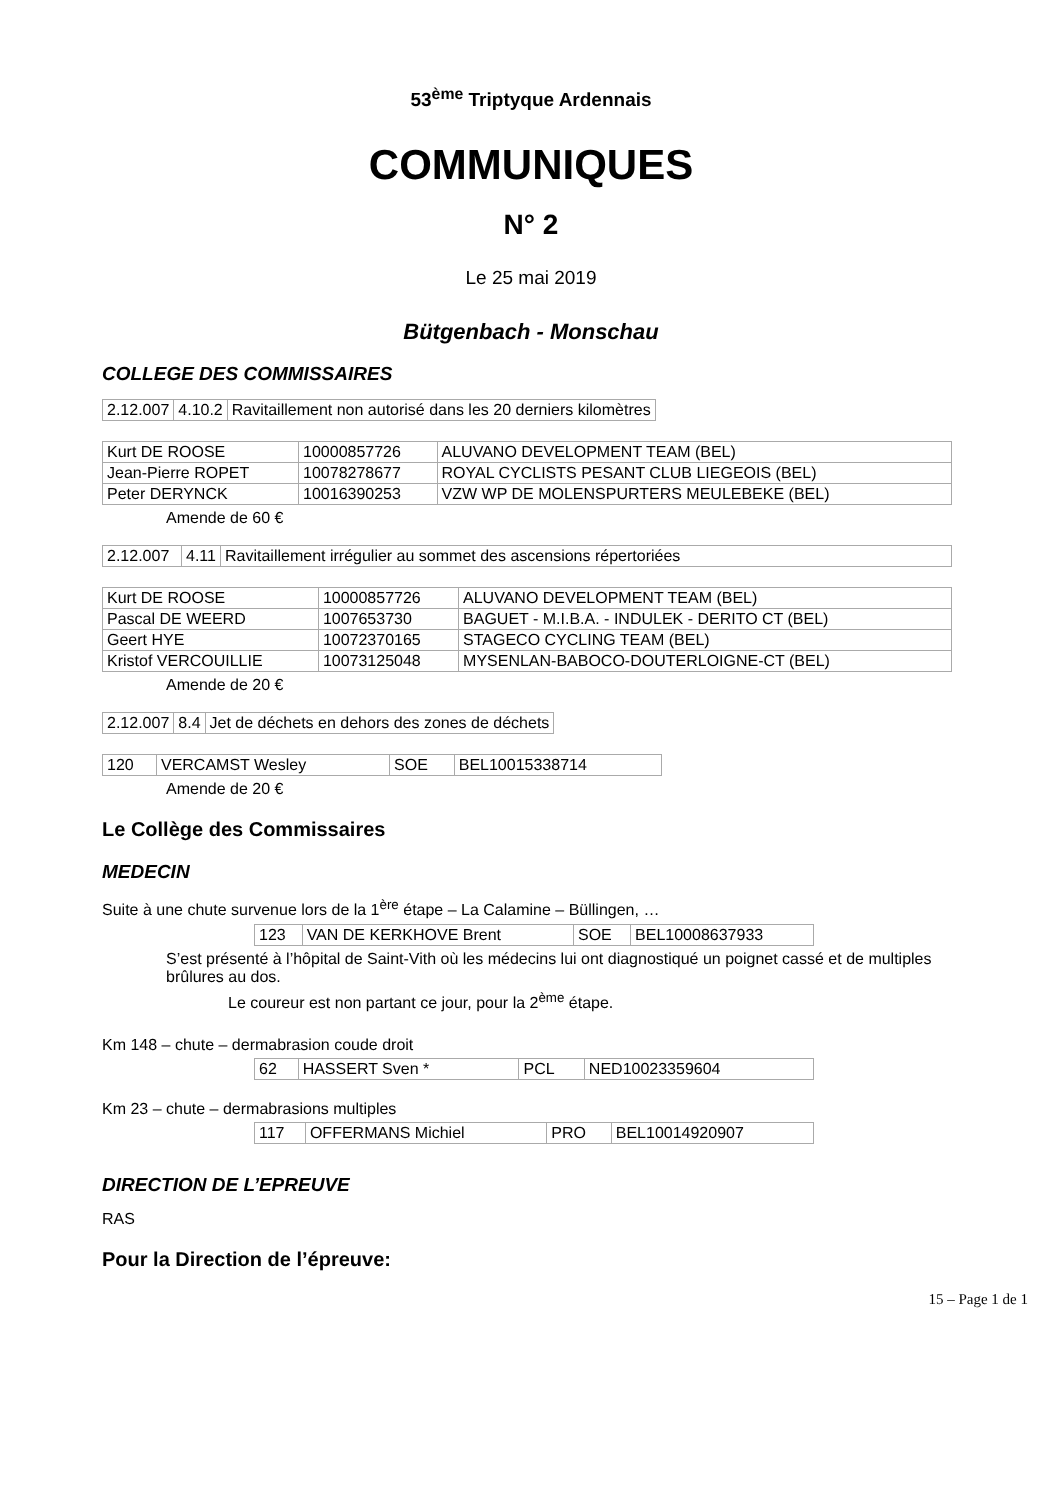53<sup>ème</sup> Triptyque Ardennais
COMMUNIQUES
N° 2
Le 25 mai 2019
Bütgenbach - Monschau
COLLEGE DES COMMISSAIRES
| 2.12.007 | 4.10.2 | Ravitaillement non autorisé dans les 20 derniers kilomètres |
| Kurt DE ROOSE | 10000857726 | ALUVANO DEVELOPMENT TEAM (BEL) |
| Jean-Pierre ROPET | 10078278677 | ROYAL CYCLISTS PESANT CLUB LIEGEOIS (BEL) |
| Peter DERYNCK | 10016390253 | VZW WP DE MOLENSPURTERS MEULEBEKE (BEL) |
Amende de 60 €
| 2.12.007 | 4.11 | Ravitaillement irrégulier au sommet des ascensions répertoriées |
| Kurt DE ROOSE | 10000857726 | ALUVANO DEVELOPMENT TEAM (BEL) |
| Pascal DE WEERD | 1007653730 | BAGUET - M.I.B.A. - INDULEK - DERITO CT (BEL) |
| Geert HYE | 10072370165 | STAGECO CYCLING TEAM (BEL) |
| Kristof VERCOUILLIE | 10073125048 | MYSENLAN-BABOCO-DOUTERLOIGNE-CT (BEL) |
Amende de 20 €
| 2.12.007 | 8.4 | Jet de déchets en dehors des zones de déchets |
| 120 | VERCAMST Wesley | SOE | BEL10015338714 |
Amende de 20 €
Le Collège des Commissaires
MEDECIN
Suite à une chute survenue lors de la 1<sup>ère</sup> étape – La Calamine – Büllingen, …
| 123 | VAN DE KERKHOVE Brent | SOE | BEL10008637933 |
S’est présenté à l’hôpital de Saint-Vith où les médecins lui ont diagnostiqué un poignet cassé et de multiples brûlures au dos.
Le coureur est non partant ce jour, pour la 2<sup>ème</sup> étape.
Km 148 – chute – dermabrasion coude droit
| 62 | HASSERT Sven * | PCL | NED10023359604 |
Km 23 – chute – dermabrasions multiples
| 117 | OFFERMANS Michiel | PRO | BEL10014920907 |
DIRECTION DE L’EPREUVE
RAS
Pour la Direction de l’épreuve:
15 – Page 1 de 1